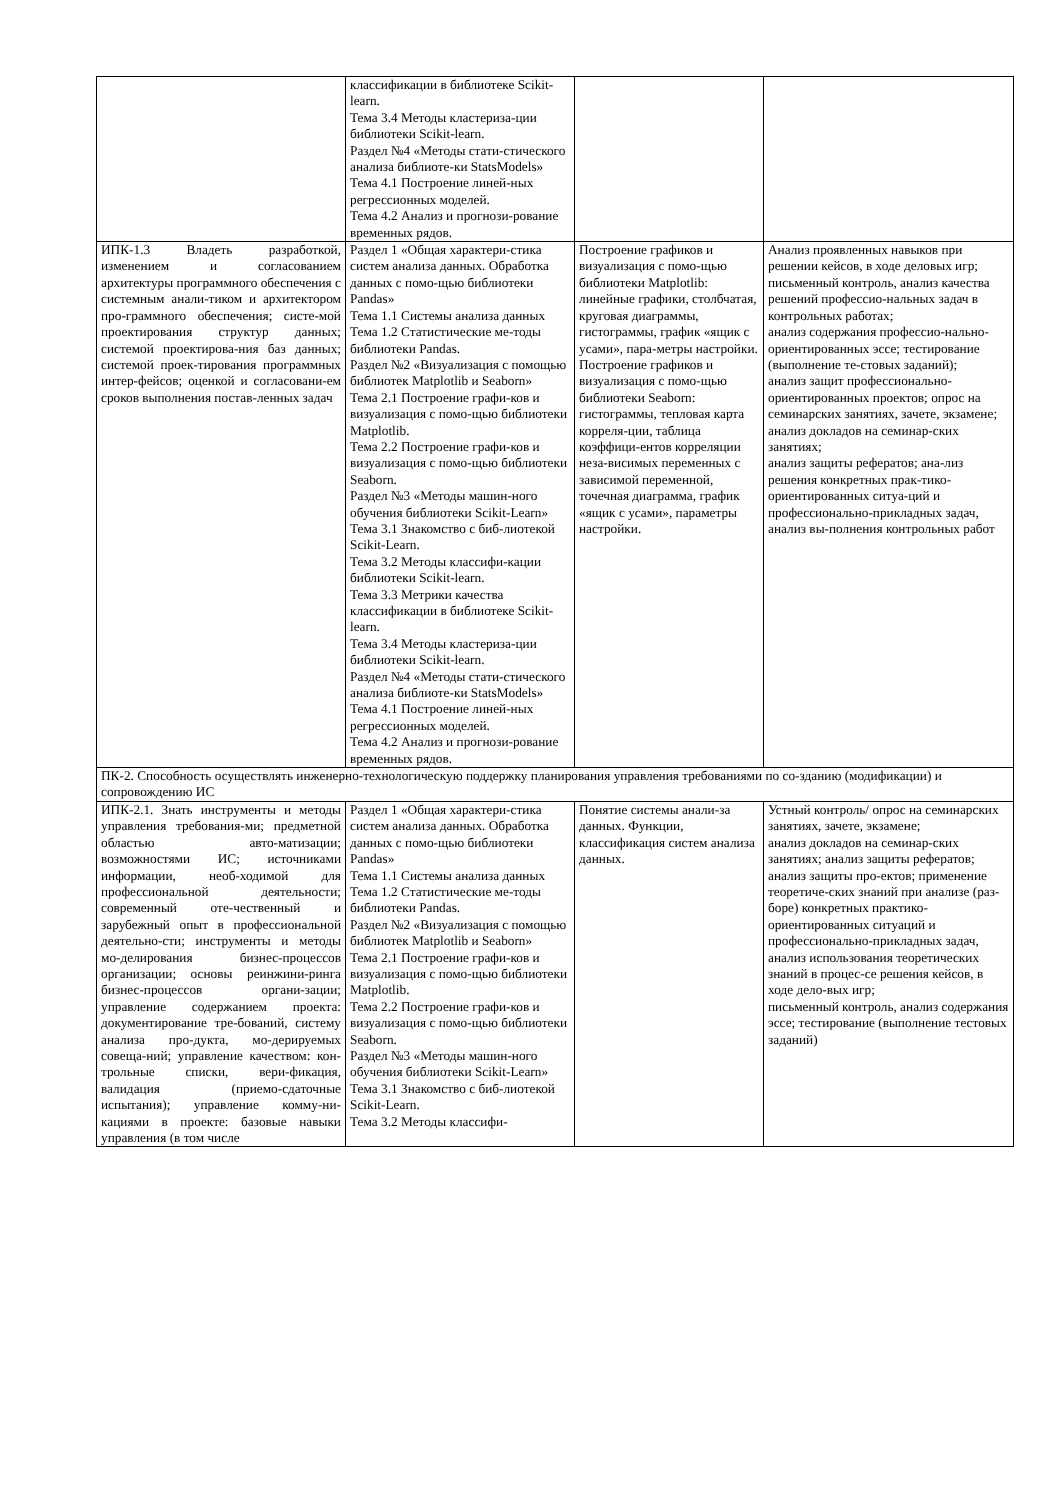| | классификации в библиотеке Scikit-learn. Тема 3.4 Методы кластериза-ции библиотеки Scikit-learn. Раздел №4 «Методы стати-стического анализа библиоте-ки StatsModels» Тема 4.1 Построение линей-ных регрессионных моделей. Тема 4.2 Анализ и прогнози-рование временных рядов. | | |
| ИПК-1.3 Владеть разработкой, изменением и согласованием архитектуры программного обеспечения с системным анали-тиком и архитектором про-граммного обеспечения; систе-мой проектирования структур данных; системой проектирова-ния баз данных; системой проек-тирования программных интер-фейсов; оценкой и согласовани-ем сроков выполнения постав-ленных задач | Раздел 1 «Общая характери-стика систем анализа данных. Обработка данных с помо-щью библиотеки Pandas» Тема 1.1 Системы анализа данных Тема 1.2 Статистические ме-тоды библиотеки Pandas. Раздел №2 «Визуализация с помощью библиотек Matplotlib и Seaborn» Тема 2.1 Построение графи-ков и визуализация с помо-щью библиотеки Matplotlib. Тема 2.2 Построение графи-ков и визуализация с помо-щью библиотеки Seaborn. Раздел №3 «Методы машин-ного обучения библиотеки Scikit-Learn» Тема 3.1 Знакомство с биб-лиотекой Scikit-Learn. Тема 3.2 Методы классифи-кации библиотеки Scikit-learn. Тема 3.3 Метрики качества классификации в библиотеке Scikit-learn. Тема 3.4 Методы кластериза-ции библиотеки Scikit-learn. Раздел №4 «Методы стати-стического анализа библиоте-ки StatsModels» Тема 4.1 Построение линей-ных регрессионных моделей. Тема 4.2 Анализ и прогнози-рование временных рядов. | Построение графиков и визуализация с помо-щью библиотеки Matplotlib: линейные графики, столбчатая, круговая диаграммы, гистограммы, график «ящик с усами», пара-метры настройки. Построение графиков и визуализация с помо-щью библиотеки Seaborn: гистограммы, тепловая карта корреля-ции, таблица коэффици-ентов корреляции неза-висимых переменных с зависимой переменной, точечная диаграмма, график «ящик с усами», параметры настройки. | Анализ проявленных навыков при решении кейсов, в ходе деловых игр; письменный контроль, анализ качества решений профессио-нальных задач в контрольных работах; анализ содержания профессио-нально-ориентированных эссе; тестирование (выполнение те-стовых заданий); анализ защит профессионально-ориентированных проектов; опрос на семинарских занятиях, зачете, экзамене; анализ докладов на семинар-ских занятиях; анализ защиты рефератов; ана-лиз решения конкретных прак-тико-ориентированных ситуа-ций и профессионально-прикладных задач, анализ вы-полнения контрольных работ |
| ПК-2. Способность осуществлять инженерно-технологическую поддержку планирования управления требованиями по со-зданию (модификации) и сопровождению ИС | | | |
| ИПК-2.1. Знать инструменты и методы управления требования-ми; предметной областью авто-матизации; возможностями ИС; источниками информации, необ-ходимой для профессиональной деятельности; современный оте-чественный и зарубежный опыт в профессиональной деятельно-сти; инструменты и методы мо-делирования бизнес-процессов организации; основы реинжини-ринга бизнес-процессов органи-зации; управление содержанием проекта: документирование тре-бований, систему анализа про-дукта, мо-дерируемых совеща-ний; управление качеством: кон-трольные списки, вери-фикация, валидация (приемо-сдаточные испытания); управление комму-ни-кациями в проекте: базовые навыки управления (в том числе | Раздел 1 «Общая характери-стика систем анализа данных. Обработка данных с помо-щью библиотеки Pandas» Тема 1.1 Системы анализа данных Тема 1.2 Статистические ме-тоды библиотеки Pandas. Раздел №2 «Визуализация с помощью библиотек Matplotlib и Seaborn» Тема 2.1 Построение графи-ков и визуализация с помо-щью библиотеки Matplotlib. Тема 2.2 Построение графи-ков и визуализация с помо-щью библиотеки Seaborn. Раздел №3 «Методы машин-ного обучения библиотеки Scikit-Learn» Тема 3.1 Знакомство с биб-лиотекой Scikit-Learn. Тема 3.2 Методы классифи- | Понятие системы анали-за данных. Функции, классификация систем анализа данных. | Устный контроль/ опрос на семинарских занятиях, зачете, экзамене; анализ докладов на семинар-ских занятиях; анализ защиты рефератов; анализ защиты про-ектов; применение теоретиче-ских знаний при анализе (раз-боре) конкретных практико-ориентированных ситуаций и профессионально-прикладных задач, анализ использования теоретических знаний в процес-се решения кейсов, в ходе дело-вых игр; письменный контроль, анализ содержания эссе; тестирование (выполнение тестовых заданий) |